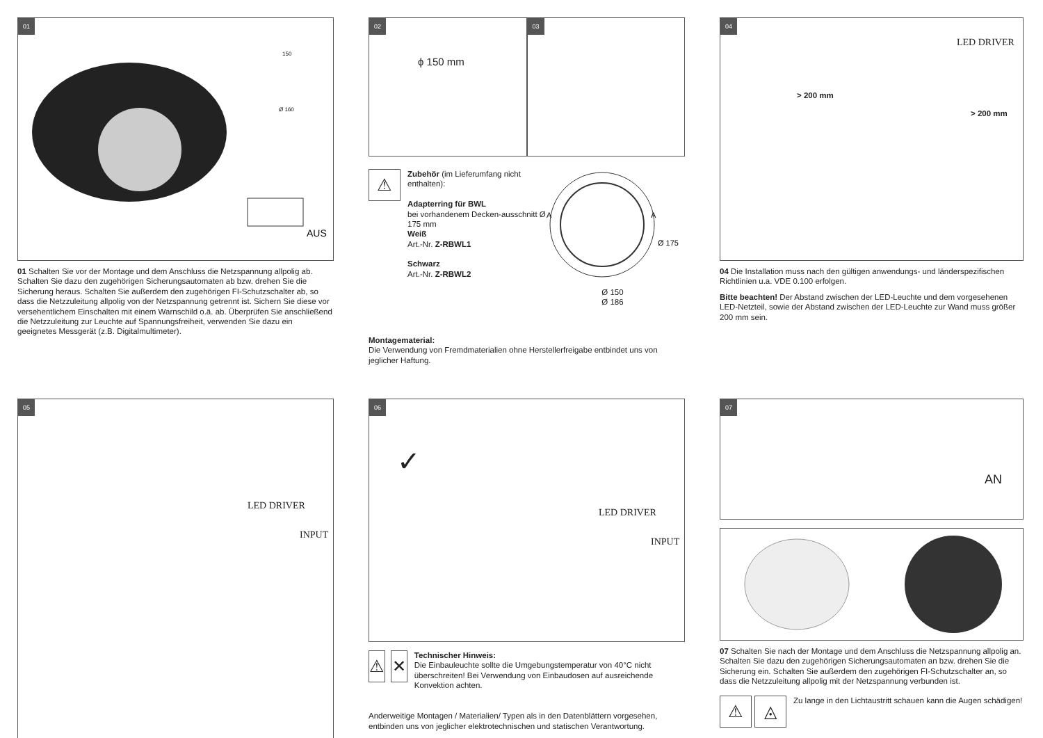01
150
Ø 160
AUS
01 Schalten Sie vor der Montage und dem Anschluss die Netzspannung allpolig ab. Schalten Sie dazu den zugehörigen Sicherungsautomaten ab bzw. drehen Sie die Sicherung heraus. Schalten Sie außerdem den zugehörigen FI-Schutzschalter ab, so dass die Netzzuleitung allpolig von der Netzspannung getrennt ist. Sichern Sie diese vor versehentlichem Einschalten mit einem Warnschild o.ä. ab. Überprüfen Sie anschließend die Netzzuleitung zur Leuchte auf Spannungsfreiheit, verwenden Sie dazu ein geeignetes Messgerät (z.B. Digitalmultimeter).
02
ϕ 150 mm
03
⚠
Zubehör (im Lieferumfang nicht enthalten):
Adapterring für BWL
bei vorhandenem Decken-ausschnitt Ø 175 mm
Weiß
Art.-Nr. Z-RBWL1
Schwarz
Art.-Nr. Z-RBWL2
A
A
Ø 175
Ø 150
Ø 186
Montagematerial:
Die Verwendung von Fremdmaterialien ohne Herstellerfreigabe entbindet uns von jeglicher Haftung.
04
LED DRIVER
> 200 mm
> 200 mm
04 Die Installation muss nach den gültigen anwendungs- und länderspezifischen Richtlinien u.a. VDE 0.100 erfolgen.
Bitte beachten! Der Abstand zwischen der LED-Leuchte und dem vorgesehenen LED-Netzteil, sowie der Abstand zwischen der LED-Leuchte zur Wand muss größer 200 mm sein.
05
LED DRIVER
INPUT
06
✓
LED DRIVER
INPUT
⚠ ✕
Technischer Hinweis:
Die Einbauleuchte sollte die Umgebungstemperatur von 40°C nicht überschreiten! Bei Verwendung von Einbaudosen auf ausreichende Konvektion achten.
Anderweitige Montagen / Materialien/ Typen als in den Datenblättern vorgesehen, entbinden uns von jeglicher elektrotechnischen und statischen Verantwortung.
07
AN
07 Schalten Sie nach der Montage und dem Anschluss die Netzspannung allpolig an. Schalten Sie dazu den zugehörigen Sicherungsautomaten an bzw. drehen Sie die Sicherung ein. Schalten Sie außerdem den zugehörigen FI-Schutzschalter an, so dass die Netzzuleitung allpolig mit der Netzspannung verbunden ist.
⚠ ◬
Zu lange in den Lichtaustritt schauen kann die Augen schädigen!